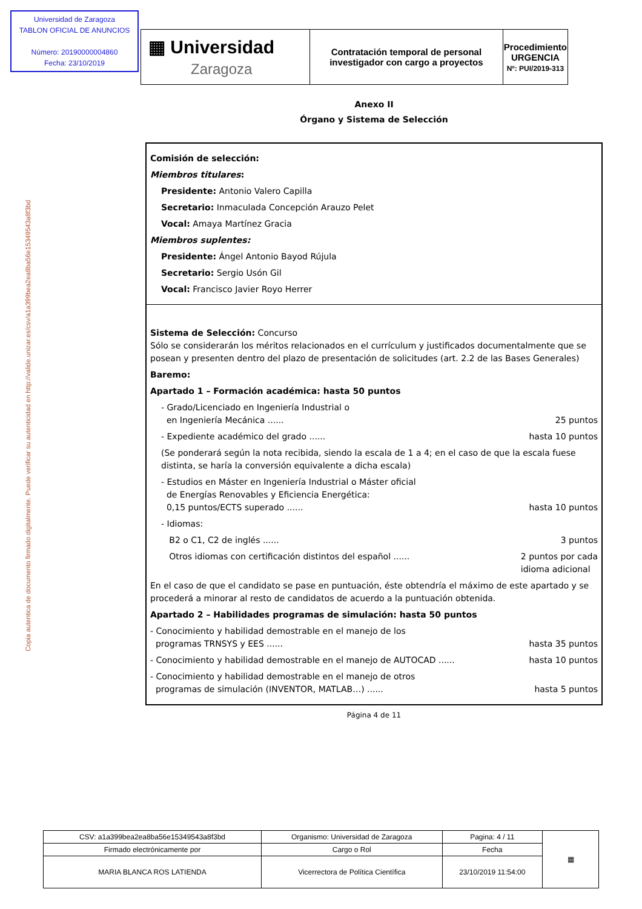Universidad de Zaragoza
TABLON OFICIAL DE ANUNCIOS
Número: 20190000004860
Fecha: 23/10/2019
| ▦ Universidad Zaragoza | Contratación temporal de personal investigador con cargo a proyectos | Procedimiento URGENCIA Nº: PUI/2019-313 |
Copia autentica de documento firmado digitalmente. Puede verificar su autenticidad en http://valide.unizar.es/csv/a1a399bea2ea8ba56e15349543a8f3bd
Anexo II
Órgano y Sistema de Selección
Comisión de selección:
Miembros titulares:
Presidente: Antonio Valero Capilla
Secretario: Inmaculada Concepción Arauzo Pelet
Vocal: Amaya Martínez Gracia
Miembros suplentes:
Presidente: Ángel Antonio Bayod Rújula
Secretario: Sergio Usón Gil
Vocal: Francisco Javier Royo Herrer
Sistema de Selección: Concurso
Sólo se considerarán los méritos relacionados en el currículum y justificados documentalmente que se posean y presenten dentro del plazo de presentación de solicitudes (art. 2.2 de las Bases Generales)
Baremo:
Apartado 1 – Formación académica: hasta 50 puntos
- Grado/Licenciado en Ingeniería Industrial o
en Ingeniería Mecánica ...... 25 puntos
- Expediente académico del grado ...... hasta 10 puntos
(Se ponderará según la nota recibida, siendo la escala de 1 a 4; en el caso de que la escala fuese distinta, se haría la conversión equivalente a dicha escala)
- Estudios en Máster en Ingeniería Industrial o Máster oficial
de Energías Renovables y Eficiencia Energética:
0,15 puntos/ECTS superado ...... hasta 10 puntos
- Idiomas:
B2 o C1, C2 de inglés ...... 3 puntos
Otros idiomas con certificación distintos del español ...... 2 puntos por cada
idioma adicional
En el caso de que el candidato se pase en puntuación, éste obtendría el máximo de este apartado y se procederá a minorar al resto de candidatos de acuerdo a la puntuación obtenida.
Apartado 2 – Habilidades programas de simulación: hasta 50 puntos
- Conocimiento y habilidad demostrable en el manejo de los
programas TRNSYS y EES ...... hasta 35 puntos
- Conocimiento y habilidad demostrable en el manejo de AUTOCAD ...... hasta 10 puntos
- Conocimiento y habilidad demostrable en el manejo de otros
programas de simulación (INVENTOR, MATLAB…) ...... hasta 5 puntos
Página 4 de 11
| CSV: a1a399bea2ea8ba56e15349543a8f3bd | Organismo: Universidad de Zaragoza | Pagina: 4 / 11 | ▦ |
| Firmado electrónicamente por | Cargo o Rol | Fecha | |
| MARIA BLANCA ROS LATIENDA | Vicerrectora de Política Científica | 23/10/2019 11:54:00 | |